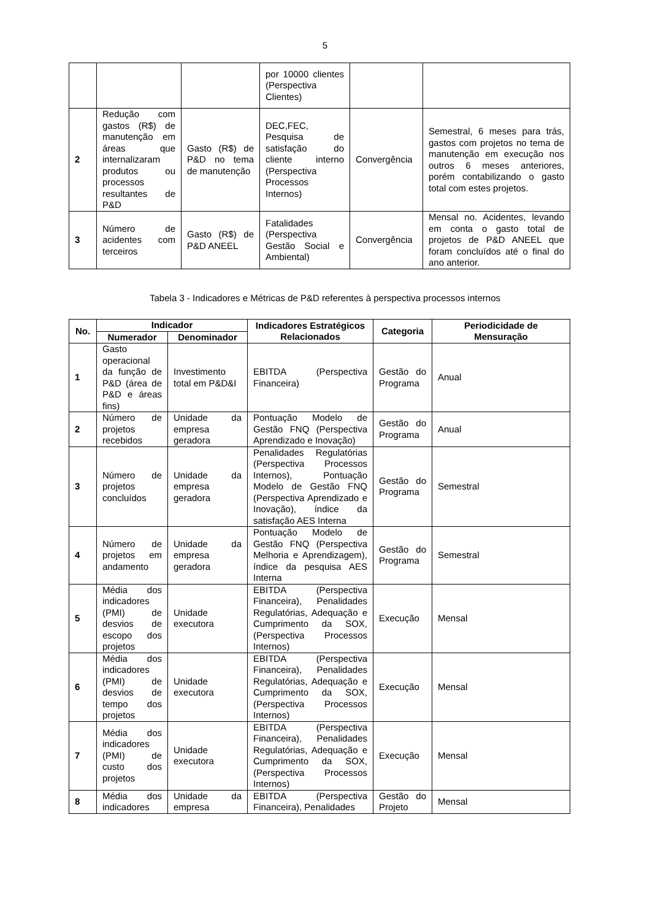5
| | | | por 10000 clientes (Perspectiva Clientes) | | |
| 2 | Redução com gastos (R$) de manutenção em áreas que internalizaram produtos ou processos resultantes de P&D | Gasto (R$) de P&D no tema de manutenção | DEC,FEC, Pesquisa de satisfação do cliente interno (Perspectiva Processos Internos) | Convergência | Semestral, 6 meses para trás, gastos com projetos no tema de manutenção em execução nos outros 6 meses anteriores, porém contabilizando o gasto total com estes projetos. |
| 3 | Número de acidentes com terceiros | Gasto (R$) de P&D ANEEL | Fatalidades (Perspectiva Gestão Social e Ambiental) | Convergência | Mensal no. Acidentes, levando em conta o gasto total de projetos de P&D ANEEL que foram concluídos até o final do ano anterior. |
Tabela 3 - Indicadores e Métricas de P&D referentes à perspectiva processos internos
| No. | Indicador | | Indicadores Estratégicos Relacionados | Categoria | Periodicidade de Mensuração |
| --- | --- | --- | --- | --- | --- |
| | Numerador | Denominador | | | |
| 1 | Gasto operacional da função de P&D (área de P&D e áreas fins) | Investimento total em P&D&I | EBITDA (Perspectiva Financeira) | Gestão do Programa | Anual |
| 2 | Número de projetos recebidos | Unidade da empresa geradora | Pontuação Modelo de Gestão FNQ (Perspectiva Aprendizado e Inovação) | Gestão do Programa | Anual |
| 3 | Número de projetos concluídos | Unidade da empresa geradora | Penalidades Regulatórias (Perspectiva Processos Internos), Pontuação Modelo de Gestão FNQ (Perspectiva Aprendizado e Inovação), índice da satisfação AES Interna | Gestão do Programa | Semestral |
| 4 | Número de projetos em andamento | Unidade da empresa geradora | Pontuação Modelo de Gestão FNQ (Perspectiva Melhoria e Aprendizagem), índice da pesquisa AES Interna | Gestão do Programa | Semestral |
| 5 | Média dos indicadores (PMI) de desvios de escopo dos projetos | Unidade executora | EBITDA (Perspectiva Financeira), Penalidades Regulatórias, Adequação e Cumprimento da SOX, (Perspectiva Processos Internos) | Execução | Mensal |
| 6 | Média dos indicadores (PMI) de desvios de tempo dos projetos | Unidade executora | EBITDA (Perspectiva Financeira), Penalidades Regulatórias, Adequação e Cumprimento da SOX, (Perspectiva Processos Internos) | Execução | Mensal |
| 7 | Média dos indicadores (PMI) de custo dos projetos | Unidade executora | EBITDA (Perspectiva Financeira), Penalidades Regulatórias, Adequação e Cumprimento da SOX, (Perspectiva Processos Internos) | Execução | Mensal |
| 8 | Média dos indicadores | Unidade da empresa | EBITDA (Perspectiva Financeira), Penalidades | Gestão do Projeto | Mensal |